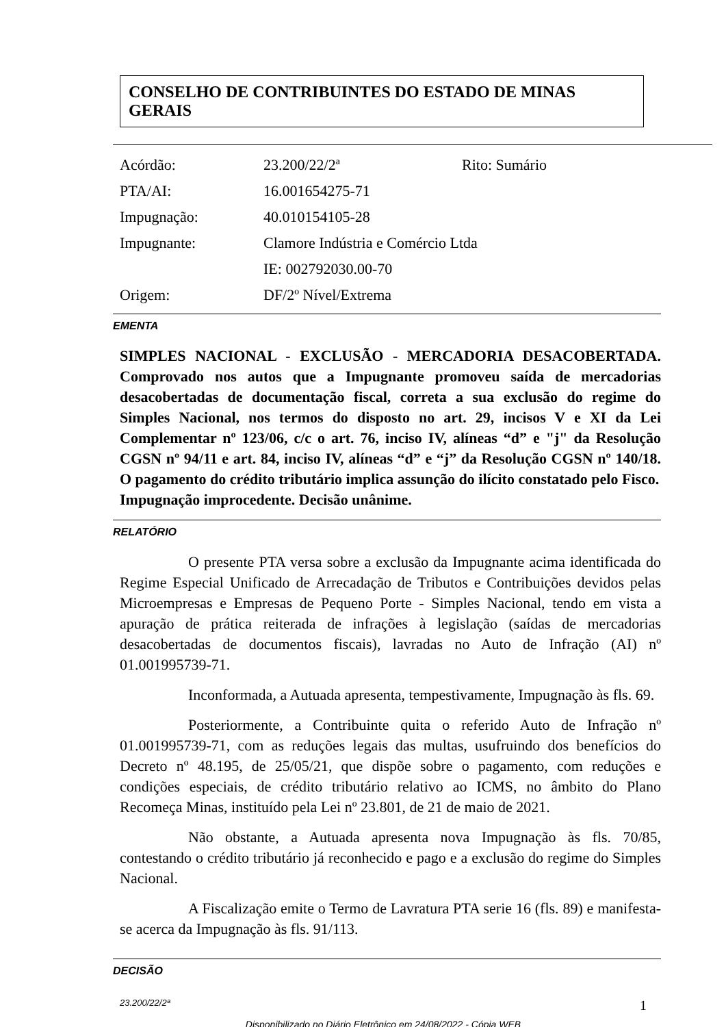CONSELHO DE CONTRIBUINTES DO ESTADO DE MINAS GERAIS
| Acórdão: | 23.200/22/2ª | Rito: Sumário |
| PTA/AI: | 16.001654275-71 | |
| Impugnação: | 40.010154105-28 | |
| Impugnante: | Clamore Indústria e Comércio Ltda | |
| | IE: 002792030.00-70 | |
| Origem: | DF/2º Nível/Extrema | |
EMENTA
SIMPLES NACIONAL - EXCLUSÃO - MERCADORIA DESACOBERTADA. Comprovado nos autos que a Impugnante promoveu saída de mercadorias desacobertadas de documentação fiscal, correta a sua exclusão do regime do Simples Nacional, nos termos do disposto no art. 29, incisos V e XI da Lei Complementar nº 123/06, c/c o art. 76, inciso IV, alíneas “d” e "j" da Resolução CGSN nº 94/11 e art. 84, inciso IV, alíneas “d” e “j” da Resolução CGSN nº 140/18. O pagamento do crédito tributário implica assunção do ilícito constatado pelo Fisco.
Impugnação improcedente. Decisão unânime.
RELATÓRIO
O presente PTA versa sobre a exclusão da Impugnante acima identificada do Regime Especial Unificado de Arrecadação de Tributos e Contribuições devidos pelas Microempresas e Empresas de Pequeno Porte - Simples Nacional, tendo em vista a apuração de prática reiterada de infrações à legislação (saídas de mercadorias desacobertadas de documentos fiscais), lavradas no Auto de Infração (AI) nº 01.001995739-71.
Inconformada, a Autuada apresenta, tempestivamente, Impugnação às fls. 69.
Posteriormente, a Contribuinte quita o referido Auto de Infração nº 01.001995739-71, com as reduções legais das multas, usufruindo dos benefícios do Decreto nº 48.195, de 25/05/21, que dispõe sobre o pagamento, com reduções e condições especiais, de crédito tributário relativo ao ICMS, no âmbito do Plano Recomeça Minas, instituído pela Lei nº 23.801, de 21 de maio de 2021.
Não obstante, a Autuada apresenta nova Impugnação às fls. 70/85, contestando o crédito tributário já reconhecido e pago e a exclusão do regime do Simples Nacional.
A Fiscalização emite o Termo de Lavratura PTA serie 16 (fls. 89) e manifesta-se acerca da Impugnação às fls. 91/113.
DECISÃO
23.200/22/2ª 1
Disponibilizado no Diário Eletrônico em 24/08/2022 - Cópia WEB